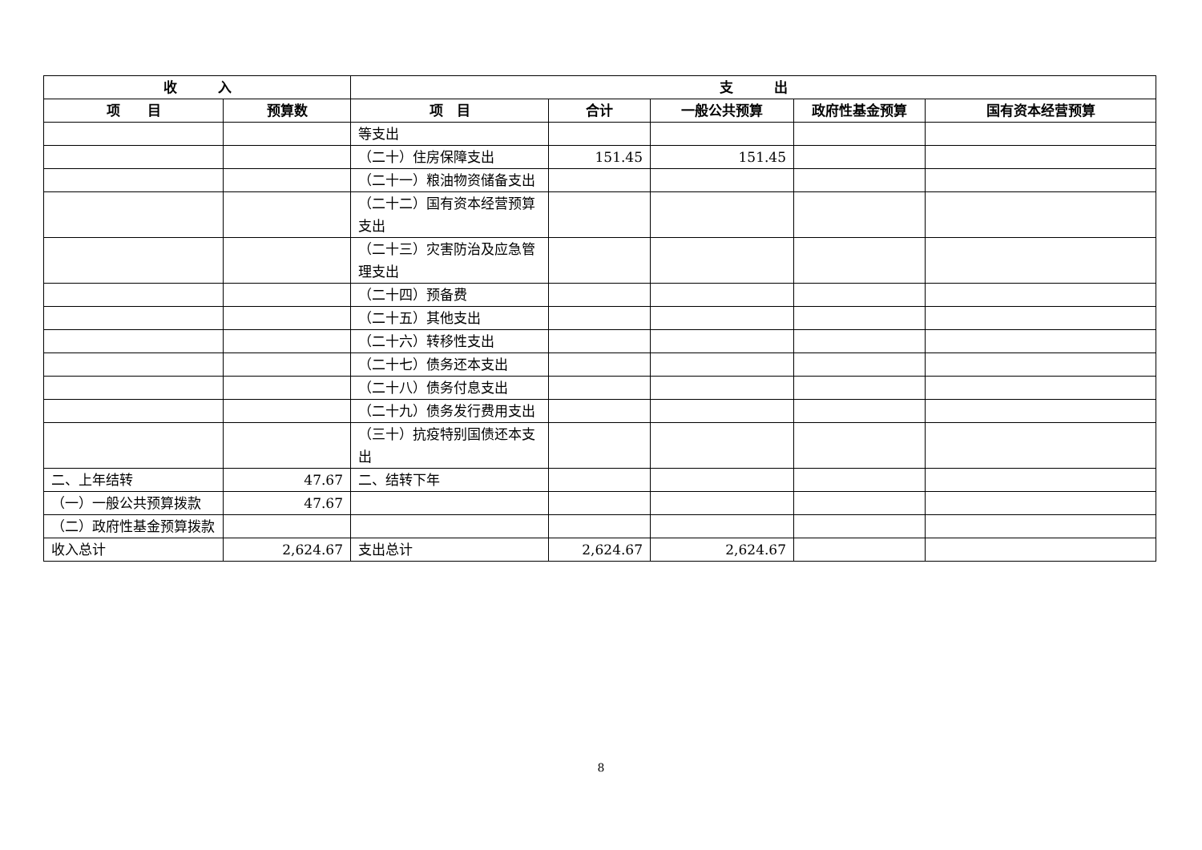| 收 入 | | 支 出 | | | | |
| --- | --- | --- | --- | --- | --- | --- |
| 项 目 | 预算数 | 项 目 | 合计 | 一般公共预算 | 政府性基金预算 | 国有资本经营预算 |
| | | 等支出 | | | | |
| | | （二十）住房保障支出 | 151.45 | 151.45 | | |
| | | （二十一）粮油物资储备支出 | | | | |
| | | （二十二）国有资本经营预算支出 | | | | |
| | | （二十三）灾害防治及应急管理支出 | | | | |
| | | （二十四）预备费 | | | | |
| | | （二十五）其他支出 | | | | |
| | | （二十六）转移性支出 | | | | |
| | | （二十七）债务还本支出 | | | | |
| | | （二十八）债务付息支出 | | | | |
| | | （二十九）债务发行费用支出 | | | | |
| | | （三十）抗疫特别国债还本支出 | | | | |
| 二、上年结转 | 47.67 | 二、结转下年 | | | | |
| （一）一般公共预算拨款 | 47.67 | | | | | |
| （二）政府性基金预算拨款 | | | | | | |
| 收入总计 | 2,624.67 | 支出总计 | 2,624.67 | 2,624.67 | | |
8